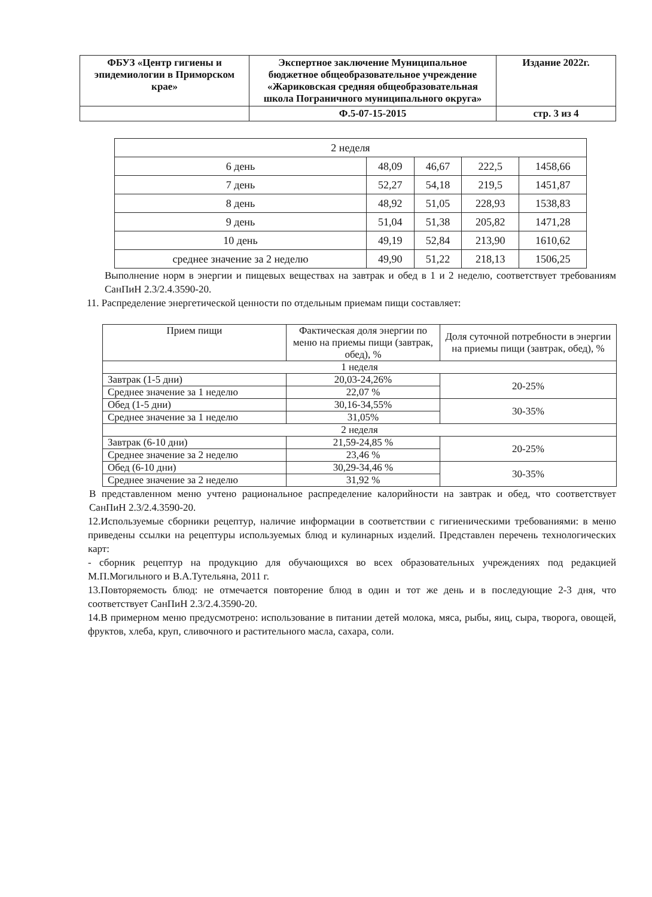| ФБУЗ «Центр гигиены и эпидемиологии в Приморском крае» | Экспертное заключение Муниципальное бюджетное общеобразовательное учреждение «Жариковская средняя общеобразовательная школа Пограничного муниципального округа» | Издание 2022г. |
| | Ф.5-07-15-2015 | стр. 3 из 4 |
| 2 неделя | | | | |
| 6 день | 48,09 | 46,67 | 222,5 | 1458,66 |
| 7 день | 52,27 | 54,18 | 219,5 | 1451,87 |
| 8 день | 48,92 | 51,05 | 228,93 | 1538,83 |
| 9 день | 51,04 | 51,38 | 205,82 | 1471,28 |
| 10 день | 49,19 | 52,84 | 213,90 | 1610,62 |
| среднее значение за 2 неделю | 49,90 | 51,22 | 218,13 | 1506,25 |
Выполнение норм в энергии и пищевых веществах на завтрак и обед в 1 и 2 неделю, соответствует требованиям СанПиН 2.3/2.4.3590-20.
11. Распределение энергетической ценности по отдельным приемам пищи составляет:
| Прием пищи | Фактическая доля энергии по меню на приемы пищи (завтрак, обед), % | Доля суточной потребности в энергии на приемы пищи (завтрак, обед), % |
| 1 неделя | | |
| Завтрак (1-5 дни) | 20,03-24,26% | 20-25% |
| Среднее значение за 1 неделю | 22,07 % | |
| Обед (1-5 дни) | 30,16-34,55% | 30-35% |
| Среднее значение за 1 неделю | 31,05% | |
| 2 неделя | | |
| Завтрак (6-10 дни) | 21,59-24,85 % | 20-25% |
| Среднее значение за 2 неделю | 23,46 % | |
| Обед (6-10 дни) | 30,29-34,46 % | 30-35% |
| Среднее значение за 2 неделю | 31,92 % | |
В представленном меню учтено рациональное распределение калорийности на завтрак и обед, что соответствует СанПиН 2.3/2.4.3590-20.
12.Используемые сборники рецептур, наличие информации в соответствии с гигиеническими требованиями: в меню приведены ссылки на рецептуры используемых блюд и кулинарных изделий. Представлен перечень технологических карт:
- сборник рецептур на продукцию для обучающихся во всех образовательных учреждениях под редакцией М.П.Могильного и В.А.Тутельяна, 2011 г.
13.Повторяемость блюд: не отмечается повторение блюд в один и тот же день и в последующие 2-3 дня, что соответствует СанПиН 2.3/2.4.3590-20.
14.В примерном меню предусмотрено: использование в питании детей молока, мяса, рыбы, яиц, сыра, творога, овощей, фруктов, хлеба, круп, сливочного и растительного масла, сахара, соли.